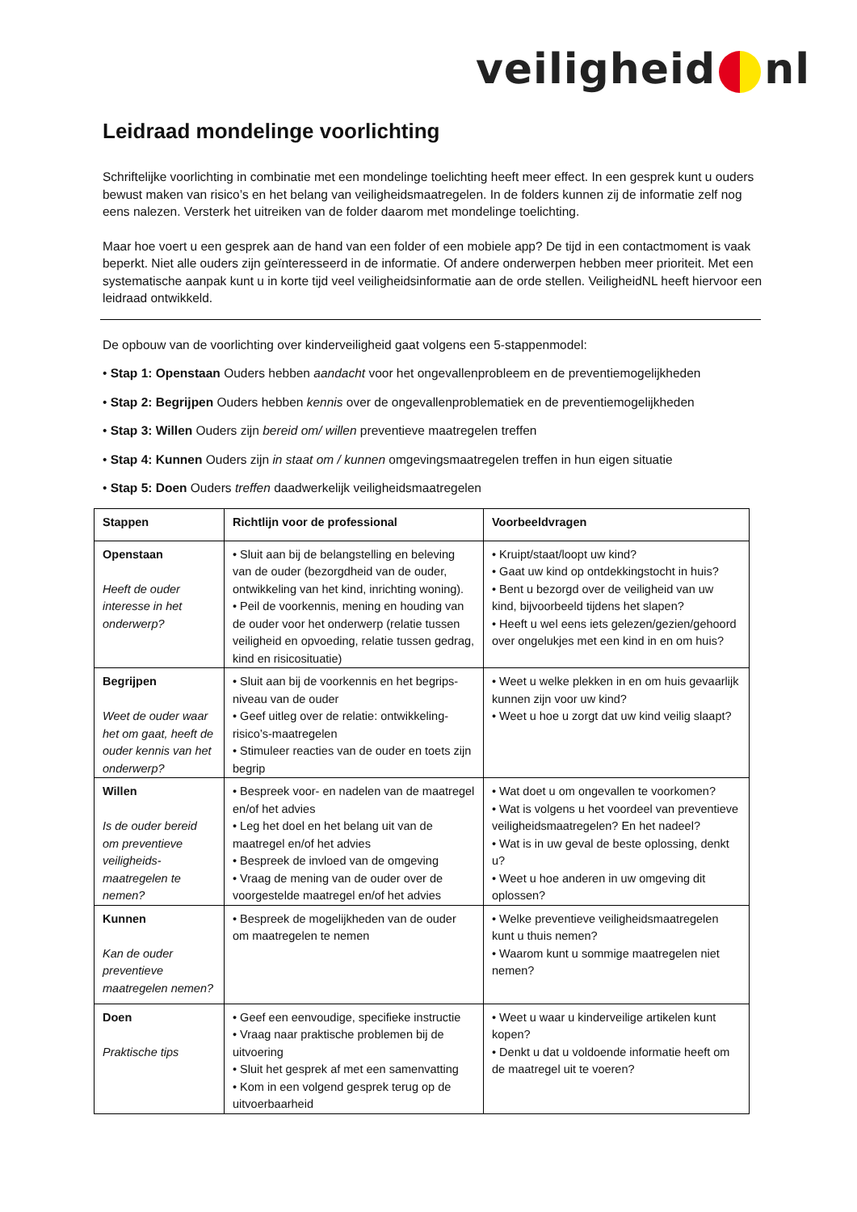veiligheid nl
Leidraad mondelinge voorlichting
Schriftelijke voorlichting in combinatie met een mondelinge toelichting heeft meer effect. In een gesprek kunt u ouders bewust maken van risico’s en het belang van veiligheidsmaatregelen. In de folders kunnen zij de informatie zelf nog eens nalezen. Versterk het uitreiken van de folder daarom met mondelinge toelichting.
Maar hoe voert u een gesprek aan de hand van een folder of een mobiele app? De tijd in een contactmoment is vaak beperkt. Niet alle ouders zijn geïnteresseerd in de informatie. Of andere onderwerpen hebben meer prioriteit. Met een systematische aanpak kunt u in korte tijd veel veiligheidsinformatie aan de orde stellen. VeiligheidNL heeft hiervoor een leidraad ontwikkeld.
De opbouw van de voorlichting over kinderveiligheid gaat volgens een 5-stappenmodel:
• Stap 1: Openstaan Ouders hebben aandacht voor het ongevallenprobleem en de preventiemogelijkheden
• Stap 2: Begrijpen Ouders hebben kennis over de ongevallenproblematiek en de preventiemogelijkheden
• Stap 3: Willen Ouders zijn bereid om/ willen preventieve maatregelen treffen
• Stap 4: Kunnen Ouders zijn in staat om / kunnen omgevingsmaatregelen treffen in hun eigen situatie
• Stap 5: Doen Ouders treffen daadwerkelijk veiligheidsmaatregelen
| Stappen | Richtlijn voor de professional | Voorbeeldvragen |
| --- | --- | --- |
| Openstaan Heeft de ouder interesse in het onderwerp? | • Sluit aan bij de belangstelling en beleving van de ouder (bezorgdheid van de ouder, ontwikkeling van het kind, inrichting woning). • Peil de voorkennis, mening en houding van de ouder voor het onderwerp (relatie tussen veiligheid en opvoeding, relatie tussen gedrag, kind en risicosituatie) | • Kruipt/staat/loopt uw kind? • Gaat uw kind op ontdekkingstocht in huis? • Bent u bezorgd over de veiligheid van uw kind, bijvoorbeeld tijdens het slapen? • Heeft u wel eens iets gelezen/gezien/gehoord over ongelukjes met een kind in en om huis? |
| Begrijpen Weet de ouder waar het om gaat, heeft de ouder kennis van het onderwerp? | • Sluit aan bij de voorkennis en het begrips-niveau van de ouder • Geef uitleg over de relatie: ontwikkeling-risico’s-maatregelen • Stimuleer reacties van de ouder en toets zijn begrip | • Weet u welke plekken in en om huis gevaarlijk kunnen zijn voor uw kind? • Weet u hoe u zorgt dat uw kind veilig slaapt? |
| Willen Is de ouder bereid om preventieve veiligheids-maatregelen te nemen? | • Bespreek voor- en nadelen van de maatregel en/of het advies • Leg het doel en het belang uit van de maatregel en/of het advies • Bespreek de invloed van de omgeving • Vraag de mening van de ouder over de voorgestelde maatregel en/of het advies | • Wat doet u om ongevallen te voorkomen? • Wat is volgens u het voordeel van preventieve veiligheidsmaatregelen? En het nadeel? • Wat is in uw geval de beste oplossing, denkt u? • Weet u hoe anderen in uw omgeving dit oplossen? |
| Kunnen Kan de ouder preventieve maatregelen nemen? | • Bespreek de mogelijkheden van de ouder om maatregelen te nemen | • Welke preventieve veiligheidsmaatregelen kunt u thuis nemen? • Waarom kunt u sommige maatregelen niet nemen? |
| Doen Praktische tips | • Geef een eenvoudige, specifieke instructie • Vraag naar praktische problemen bij de uitvoering • Sluit het gesprek af met een samenvatting • Kom in een volgend gesprek terug op de uitvoerbaarheid | • Weet u waar u kinderveilige artikelen kunt kopen? • Denkt u dat u voldoende informatie heeft om de maatregel uit te voeren? |